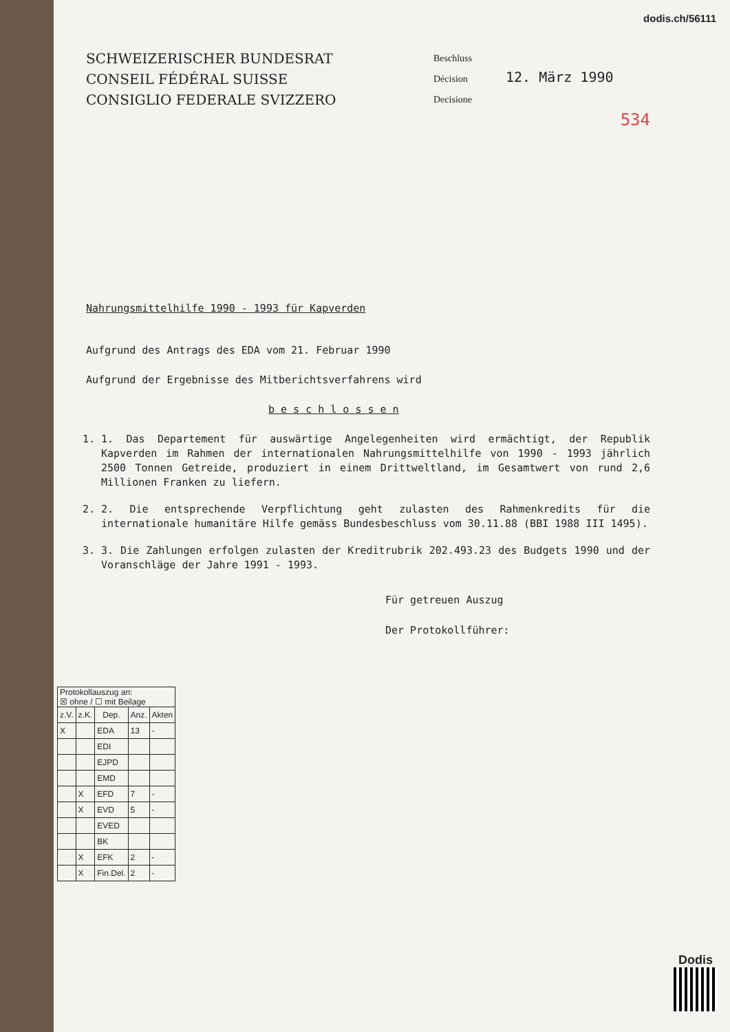dodis.ch/56111
SCHWEIZERISCHER BUNDESRAT
CONSEIL FÉDÉRAL SUISSE
CONSIGLIO FEDERALE SVIZZERO
Beschluss
Décision
Decisione
12. März 1990
534
Nahrungsmittelhilfe 1990 - 1993 für Kapverden
Aufgrund des Antrags des EDA vom 21. Februar 1990
Aufgrund der Ergebnisse des Mitberichtsverfahrens wird
b e s c h l o s s e n
1. 1. Das Departement für auswärtige Angelegenheiten wird ermächtigt, der Republik Kapverden im Rahmen der internationalen Nahrungsmittelhilfe von 1990 - 1993 jährlich 2500 Tonnen Getreide, produziert in einem Drittweltland, im Gesamtwert von rund 2,6 Millionen Franken zu liefern.
2. 2. Die entsprechende Verpflichtung geht zulasten des Rahmenkredits für die internationale humanitäre Hilfe gemäss Bundesbeschluss vom 30.11.88 (BBI 1988 III 1495).
3. 3. Die Zahlungen erfolgen zulasten der Kreditrubrik 202.493.23 des Budgets 1990 und der Voranschläge der Jahre 1991 - 1993.
Für getreuen Auszug
Der Protokollführer:
| Protokollauszug an: ☒ ohne / ☐ mit Beilage | | | | |
| z.V. | z.K. | Dep. | Anz. | Akten |
| X | | EDA | 13 | - |
| | | EDI | | |
| | | EJPD | | |
| | | EMD | | |
| | X | EFD | 7 | - |
| | X | EVD | 5 | - |
| | | EVED | | |
| | | BK | | |
| | X | EFK | 2 | - |
| | X | Fin.Del. | 2 | - |
Dodis